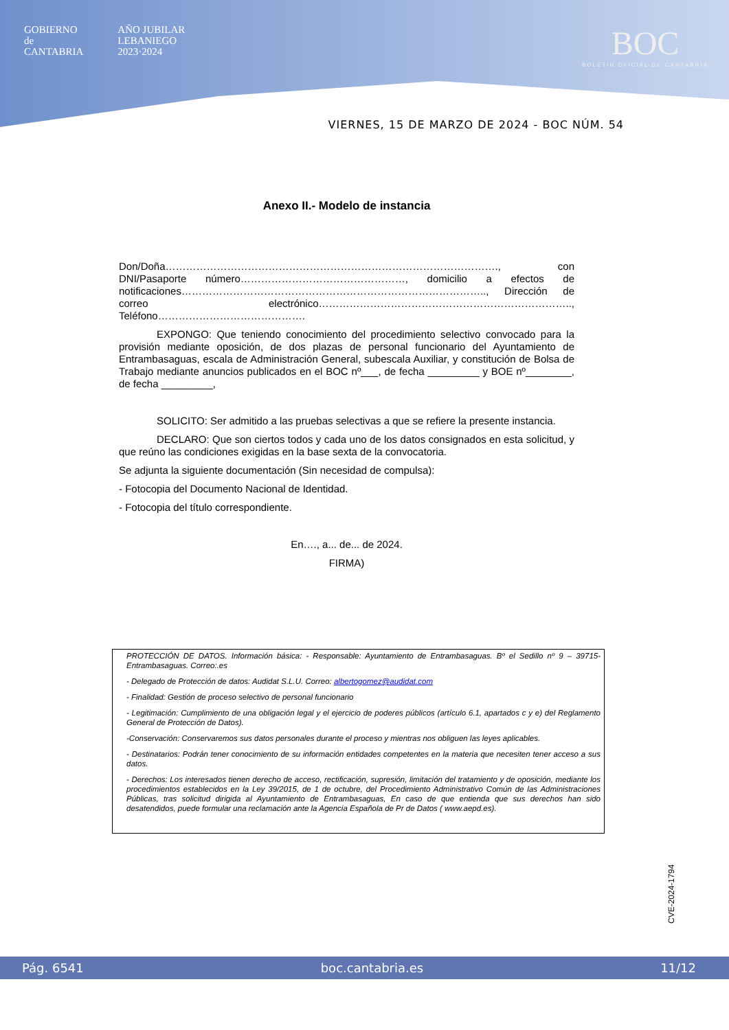GOBIERNO
de
CANTABRIA
AÑO JUBILAR
LEBANIEGO
2023·2024
BOC
BOLETÍN OFICIAL DE CANTABRIA
VIERNES, 15 DE MARZO DE 2024 - BOC NÚM. 54
Anexo II.- Modelo de instancia
Don/Doña……………………………………………………………………………………., con DNI/Pasaporte número…………………………………………, domicilio a efectos de notificaciones…………………………………………………………………………….., Dirección de correo electrónico……………………………………………………………….., Teléfono…………………………………….
EXPONGO: Que teniendo conocimiento del procedimiento selectivo convocado para la provisión mediante oposición, de dos plazas de personal funcionario del Ayuntamiento de Entrambasaguas, escala de Administración General, subescala Auxiliar, y constitución de Bolsa de Trabajo mediante anuncios publicados en el BOC nº___, de fecha _________ y BOE nº________, de fecha _________,
SOLICITO: Ser admitido a las pruebas selectivas a que se refiere la presente instancia.
DECLARO: Que son ciertos todos y cada uno de los datos consignados en esta solicitud, y que reúno las condiciones exigidas en la base sexta de la convocatoria.
Se adjunta la siguiente documentación (Sin necesidad de compulsa):
- Fotocopia del Documento Nacional de Identidad.
- Fotocopia del título correspondiente.
En…., a... de... de 2024.
FIRMA)
PROTECCIÓN DE DATOS. Información básica: - Responsable: Ayuntamiento de Entrambasaguas. Bº el Sedillo nº 9 – 39715- Entrambasaguas. Correo:.es
- Delegado de Protección de datos: Audidat S.L.U. Correo: albertogomez@audidat.com
- Finalidad: Gestión de proceso selectivo de personal funcionario
- Legitimación: Cumplimiento de una obligación legal y el ejercicio de poderes públicos (artículo 6.1, apartados c y e) del Reglamento General de Protección de Datos).
-Conservación: Conservaremos sus datos personales durante el proceso y mientras nos obliguen las leyes aplicables.
- Destinatarios: Podrán tener conocimiento de su información entidades competentes en la materia que necesiten tener acceso a sus datos.
- Derechos: Los interesados tienen derecho de acceso, rectificación, supresión, limitación del tratamiento y de oposición, mediante los procedimientos establecidos en la Ley 39/2015, de 1 de octubre, del Procedimiento Administrativo Común de las Administraciones Públicas, tras solicitud dirigida al Ayuntamiento de Entrambasaguas, En caso de que entienda que sus derechos han sido desatendidos, puede formular una reclamación ante la Agencia Española de Pr de Datos ( www.aepd.es).
CVE-2024-1794
Pág. 6541 boc.cantabria.es 11/12